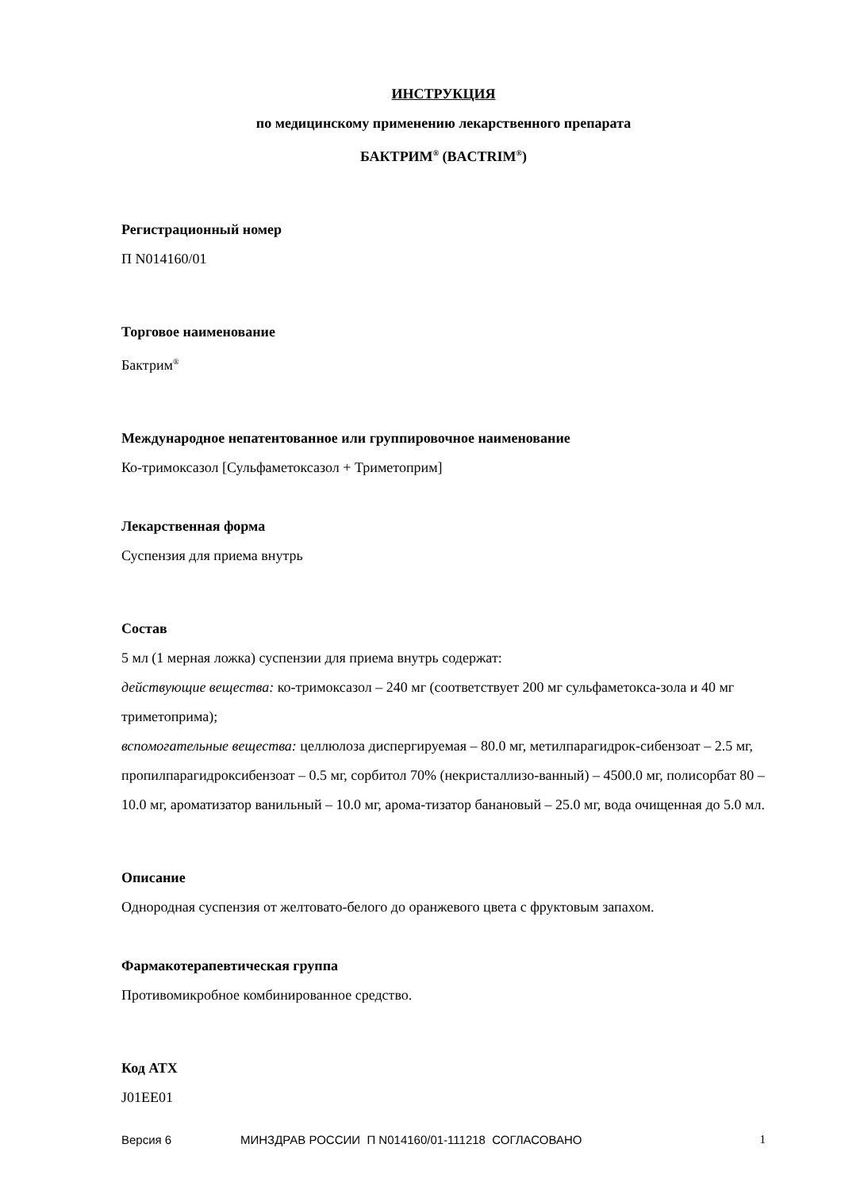ИНСТРУКЦИЯ
по медицинскому применению лекарственного препарата
БАКТРИМ<sup>®</sup> (BACTRIM<sup>®</sup>)
Регистрационный номер
П N014160/01
Торговое наименование
Бактрим<sup>®</sup>
Международное непатентованное или группировочное наименование
Ко-тримоксазол [Сульфаметоксазол + Триметоприм]
Лекарственная форма
Суспензия для приема внутрь
Состав
5 мл (1 мерная ложка) суспензии для приема внутрь содержат:
действующие вещества: ко-тримоксазол – 240 мг (соответствует 200 мг сульфаметокса-зола и 40 мг триметоприма);
вспомогательные вещества: целлюлоза диспергируемая – 80.0 мг, метилпарагидрок-сибензоат – 2.5 мг, пропилпарагидроксибензоат – 0.5 мг, сорбитол 70% (некристаллизо-ванный) – 4500.0 мг, полисорбат 80 – 10.0 мг, ароматизатор ванильный – 10.0 мг, арома-тизатор банановый – 25.0 мг, вода очищенная до 5.0 мл.
Описание
Однородная суспензия от желтовато-белого до оранжевого цвета с фруктовым запахом.
Фармакотерапевтическая группа
Противомикробное комбинированное средство.
Код АТХ
J01EE01
Версия 6 МИНЗДРАВ РОССИИ П N014160/01-111218 СОГЛАСОВАНО 1